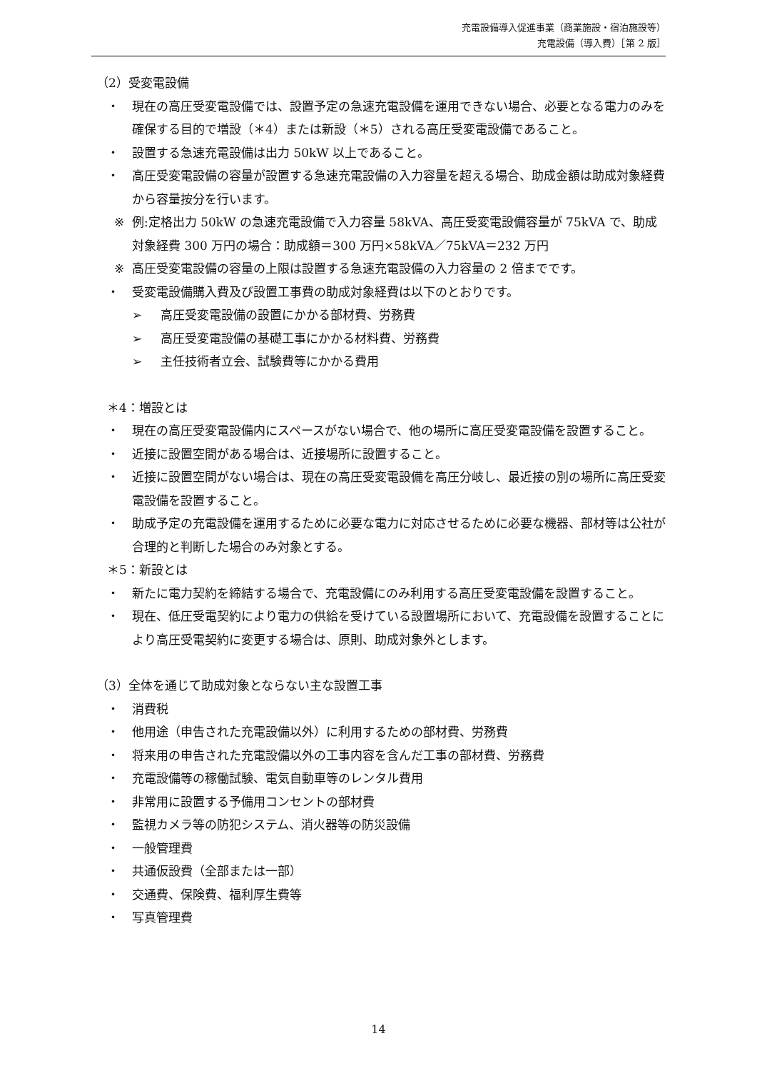充電設備導入促進事業（商業施設・宿泊施設等）
充電設備（導入費）［第 2 版］
（2）受変電設備
・ 現在の高圧受変電設備では、設置予定の急速充電設備を運用できない場合、必要となる電力のみを確保する目的で増設（＊4）または新設（＊5）される高圧受変電設備であること。
・ 設置する急速充電設備は出力 50kW 以上であること。
・ 高圧受変電設備の容量が設置する急速充電設備の入力容量を超える場合、助成金額は助成対象経費から容量按分を行います。
※ 例:定格出力 50kW の急速充電設備で入力容量 58kVA、高圧受変電設備容量が 75kVA で、助成対象経費 300 万円の場合：助成額＝300 万円×58kVA／75kVA＝232 万円
※ 高圧受変電設備の容量の上限は設置する急速充電設備の入力容量の 2 倍までです。
・ 受変電設備購入費及び設置工事費の助成対象経費は以下のとおりです。
➢ 高圧受変電設備の設置にかかる部材費、労務費
➢ 高圧受変電設備の基礎工事にかかる材料費、労務費
➢ 主任技術者立会、試験費等にかかる費用
＊4：増設とは
・ 現在の高圧受変電設備内にスペースがない場合で、他の場所に高圧受変電設備を設置すること。
・ 近接に設置空間がある場合は、近接場所に設置すること。
・ 近接に設置空間がない場合は、現在の高圧受変電設備を高圧分岐し、最近接の別の場所に高圧受変電設備を設置すること。
・ 助成予定の充電設備を運用するために必要な電力に対応させるために必要な機器、部材等は公社が合理的と判断した場合のみ対象とする。
＊5：新設とは
・ 新たに電力契約を締結する場合で、充電設備にのみ利用する高圧受変電設備を設置すること。
・ 現在、低圧受電契約により電力の供給を受けている設置場所において、充電設備を設置することにより高圧受電契約に変更する場合は、原則、助成対象外とします。
（3）全体を通じて助成対象とならない主な設置工事
・ 消費税
・ 他用途（申告された充電設備以外）に利用するための部材費、労務費
・ 将来用の申告された充電設備以外の工事内容を含んだ工事の部材費、労務費
・ 充電設備等の稼働試験、電気自動車等のレンタル費用
・ 非常用に設置する予備用コンセントの部材費
・ 監視カメラ等の防犯システム、消火器等の防災設備
・ 一般管理費
・ 共通仮設費（全部または一部）
・ 交通費、保険費、福利厚生費等
・ 写真管理費
14